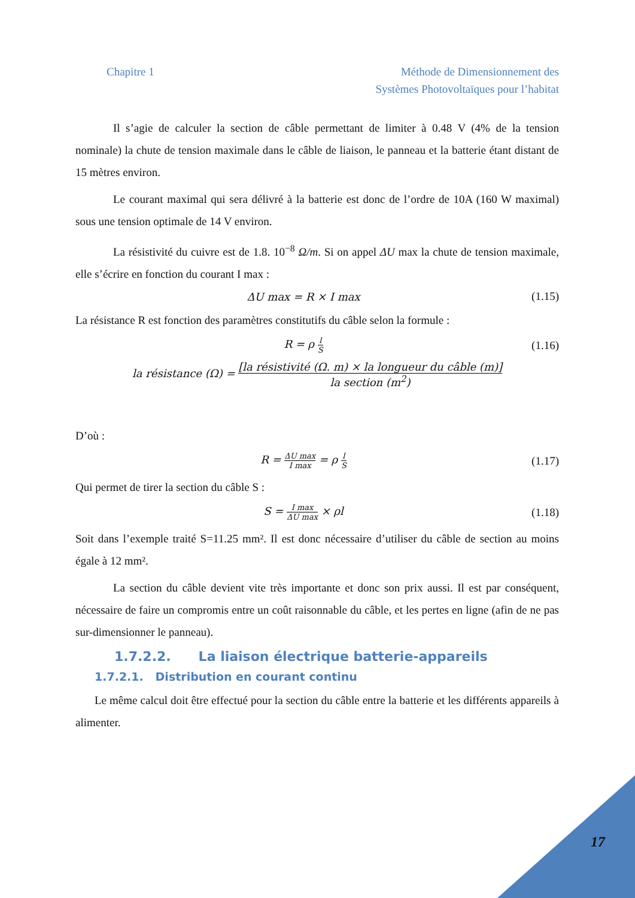Chapitre 1 Méthode de Dimensionnement des
Systèmes Photovoltaïques pour l’habitat
Il s’agie de calculer la section de câble permettant de limiter à 0.48 V (4% de la tension nominale) la chute de tension maximale dans le câble de liaison, le panneau et la batterie étant distant de 15 mètres environ.
Le courant maximal qui sera délivré à la batterie est donc de l’ordre de 10A (160 W maximal) sous une tension optimale de 14 V environ.
La résistivité du cuivre est de 1.8. 10<sup>−8</sup> Ω/m. Si on appel ΔU max la chute de tension maximale, elle s’écrire en fonction du courant I max :
ΔU max = R × I max (1.15)
La résistance R est fonction des paramètres constitutifs du câble selon la formule :
R = ρ l S
(1.16)
la résistance (Ω) = [la résistivité (Ω. m) × la longueur du câble (m)] la section (m<sup>2</sup>)
D’où :
R = ΔU max I max = ρ l S
(1.17)
Qui permet de tirer la section du câble S :
S = I max ΔU max × ρl (1.18)
Soit dans l’exemple traité S=11.25 mm². Il est donc nécessaire d’utiliser du câble de section au moins égale à 12 mm².
La section du câble devient vite très importante et donc son prix aussi. Il est par conséquent, nécessaire de faire un compromis entre un coût raisonnable du câble, et les pertes en ligne (afin de ne pas sur-dimensionner le panneau).
1.7.2.2. La liaison électrique batterie-appareils
1.7.2.1. Distribution en courant continu
Le même calcul doit être effectué pour la section du câble entre la batterie et les différents appareils à alimenter.
17